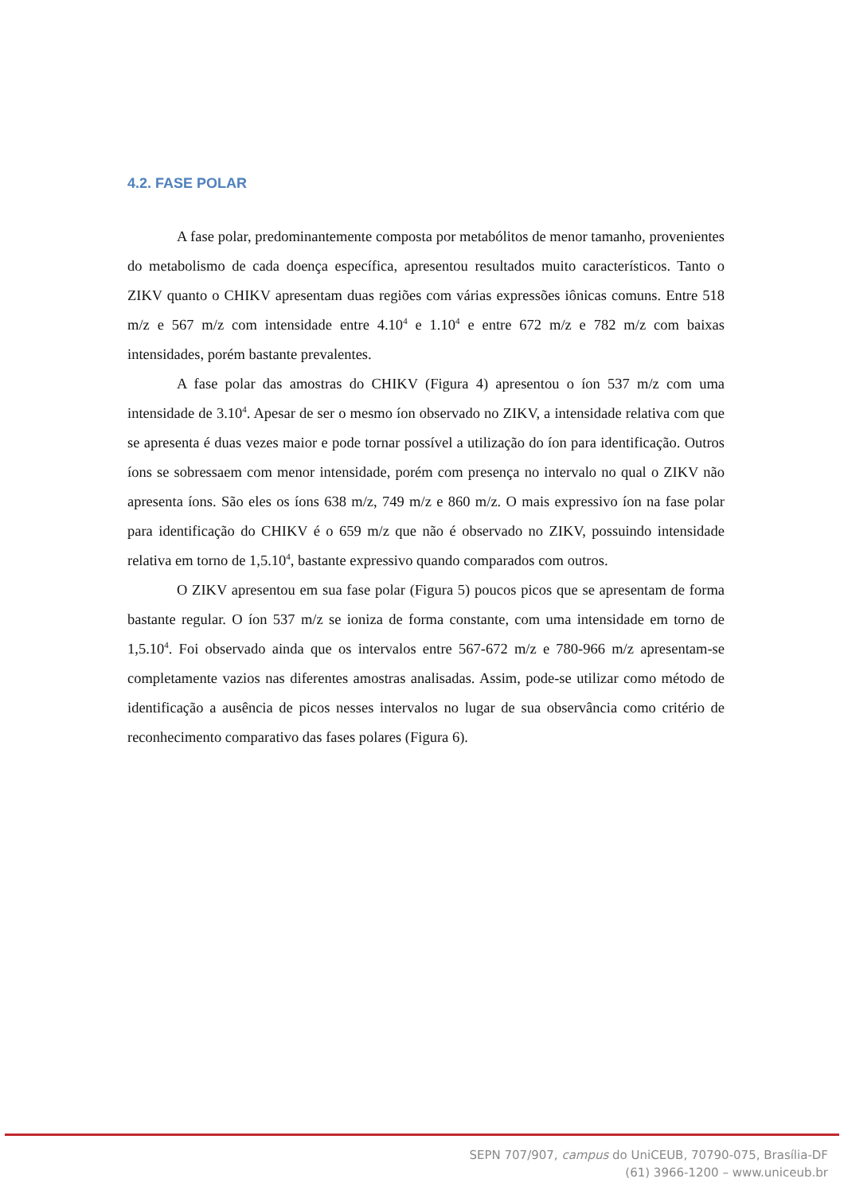4.2. FASE POLAR
A fase polar, predominantemente composta por metabólitos de menor tamanho, provenientes do metabolismo de cada doença específica, apresentou resultados muito característicos. Tanto o ZIKV quanto o CHIKV apresentam duas regiões com várias expressões iônicas comuns. Entre 518 m/z e 567 m/z com intensidade entre 4.10<sup>4</sup> e 1.10<sup>4</sup> e entre 672 m/z e 782 m/z com baixas intensidades, porém bastante prevalentes.
A fase polar das amostras do CHIKV (Figura 4) apresentou o íon 537 m/z com uma intensidade de 3.10<sup>4</sup>. Apesar de ser o mesmo íon observado no ZIKV, a intensidade relativa com que se apresenta é duas vezes maior e pode tornar possível a utilização do íon para identificação. Outros íons se sobressaem com menor intensidade, porém com presença no intervalo no qual o ZIKV não apresenta íons. São eles os íons 638 m/z, 749 m/z e 860 m/z. O mais expressivo íon na fase polar para identificação do CHIKV é o 659 m/z que não é observado no ZIKV, possuindo intensidade relativa em torno de 1,5.10<sup>4</sup>, bastante expressivo quando comparados com outros.
O ZIKV apresentou em sua fase polar (Figura 5) poucos picos que se apresentam de forma bastante regular. O íon 537 m/z se ioniza de forma constante, com uma intensidade em torno de 1,5.10<sup>4</sup>. Foi observado ainda que os intervalos entre 567-672 m/z e 780-966 m/z apresentam-se completamente vazios nas diferentes amostras analisadas. Assim, pode-se utilizar como método de identificação a ausência de picos nesses intervalos no lugar de sua observância como critério de reconhecimento comparativo das fases polares (Figura 6).
SEPN 707/907, campus do UniCEUB, 70790-075, Brasília-DF
(61) 3966-1200 – www.uniceub.br